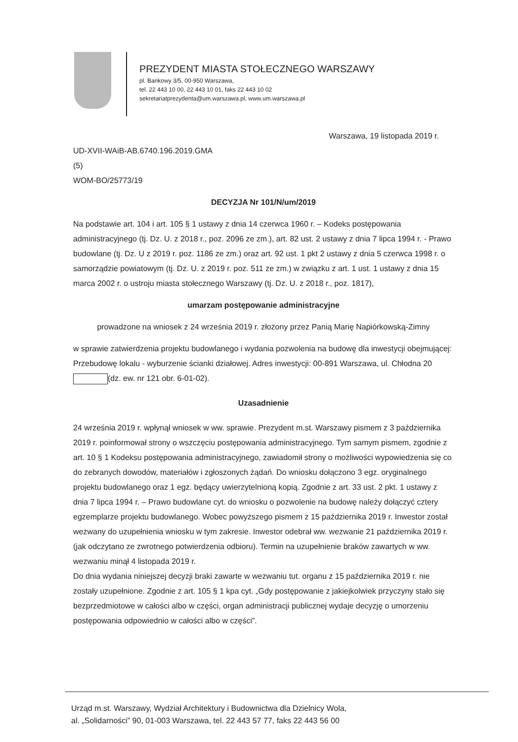PREZYDENT MIASTA STOŁECZNEGO WARSZAWY
pl. Bankowy 3/5, 00-950 Warszawa,
tel. 22 443 10 00, 22 443 10 01, faks 22 443 10 02
sekretariatprezydenta@um.warszawa.pl, www.um.warszawa.pl
Warszawa, 19 listopada 2019 r.
UD-XVII-WAiB-AB.6740.196.2019.GMA
(5)
WOM-BO/25773/19
DECYZJA Nr 101/N/um/2019
Na podstawie art. 104 i art. 105 § 1 ustawy z dnia 14 czerwca 1960 r. – Kodeks postępowania administracyjnego (tj. Dz. U. z 2018 r., poz. 2096 ze zm.), art. 82 ust. 2 ustawy z dnia 7 lipca 1994 r. - Prawo budowlane (tj. Dz. U z 2019 r. poz. 1186 ze zm.) oraz art. 92 ust. 1 pkt 2 ustawy z dnia 5 czerwca 1998 r. o samorządzie powiatowym (tj. Dz. U. z 2019 r. poz. 511 ze zm.) w związku z art. 1 ust. 1 ustawy z dnia 15 marca 2002 r. o ustroju miasta stołecznego Warszawy (tj. Dz. U. z 2018 r., poz. 1817),
umarzam postępowanie administracyjne
prowadzone na wniosek z 24 września 2019 r. złożony przez Panią Marię Napiórkowską-Zimny
w sprawie zatwierdzenia projektu budowlanego i wydania pozwolenia na budowę dla inwestycji obejmującej: Przebudowę lokalu - wyburzenie ścianki działowej. Adres inwestycji: 00-891 Warszawa, ul. Chłodna 20 (dz. ew. nr 121 obr. 6-01-02).
Uzasadnienie
24 września 2019 r. wpłynął wniosek w ww. sprawie. Prezydent m.st. Warszawy pismem z 3 października 2019 r. poinformował strony o wszczęciu postępowania administracyjnego. Tym samym pismem, zgodnie z art. 10 § 1 Kodeksu postępowania administracyjnego, zawiadomił strony o możliwości wypowiedzenia się co do zebranych dowodów, materiałów i zgłoszonych żądań. Do wniosku dołączono 3 egz. oryginalnego projektu budowlanego oraz 1 egz. będący uwierzytelnioną kopią. Zgodnie z art. 33 ust. 2 pkt. 1 ustawy z dnia 7 lipca 1994 r. – Prawo budowlane cyt. do wniosku o pozwolenie na budowę należy dołączyć cztery egzemplarze projektu budowlanego. Wobec powyższego pismem z 15 października 2019 r. Inwestor został wezwany do uzupełnienia wniosku w tym zakresie. Inwestor odebrał ww. wezwanie 21 października 2019 r. (jak odczytano ze zwrotnego potwierdzenia odbioru). Termin na uzupełnienie braków zawartych w ww. wezwaniu minął 4 listopada 2019 r.
Do dnia wydania niniejszej decyzji braki zawarte w wezwaniu tut. organu z 15 października 2019 r. nie zostały uzupełnione. Zgodnie z art. 105 § 1 kpa cyt. „Gdy postępowanie z jakiejkolwiek przyczyny stało się bezprzedmiotowe w całości albo w części, organ administracji publicznej wydaje decyzję o umorzeniu postępowania odpowiednio w całości albo w części”.
Urząd m.st. Warszawy, Wydział Architektury i Budownictwa dla Dzielnicy Wola,
al. „Solidarności” 90, 01-003 Warszawa, tel. 22 443 57 77, faks 22 443 56 00